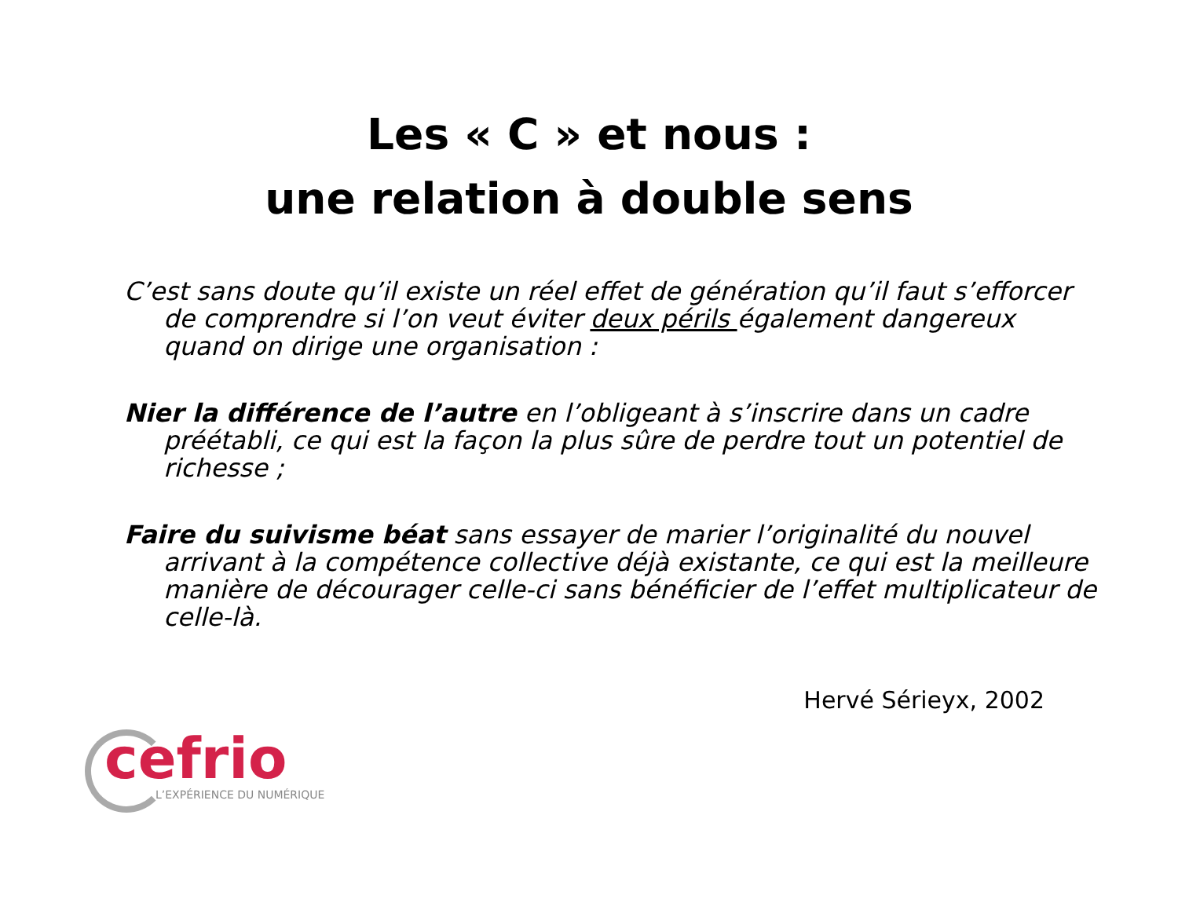Les « C » et nous :
une relation à double sens
C’est sans doute qu’il existe un réel effet de génération qu’il faut s’efforcer de comprendre si l’on veut éviter deux périls également dangereux quand on dirige une organisation :
Nier la différence de l’autre en l’obligeant à s’inscrire dans un cadre préétabli, ce qui est la façon la plus sûre de perdre tout un potentiel de richesse ;
Faire du suivisme béat sans essayer de marier l’originalité du nouvel arrivant à la compétence collective déjà existante, ce qui est la meilleure manière de décourager celle-ci sans bénéficier de l’effet multiplicateur de celle-là.
Hervé Sérieyx, 2002
cefrio
L’EXPÉRIENCE DU NUMÉRIQUE